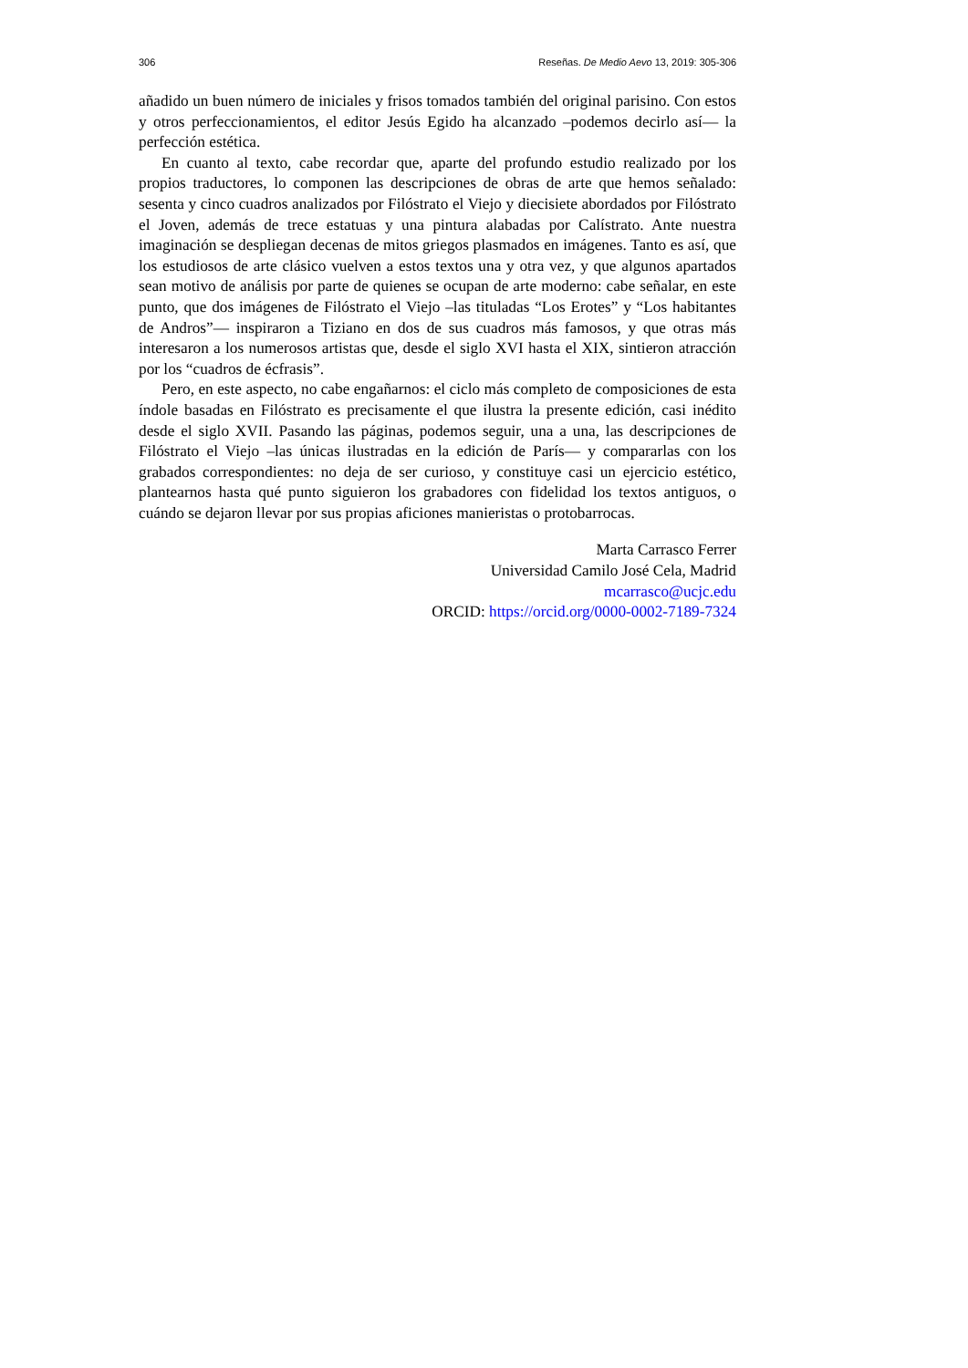306 Reseñas. De Medio Aevo 13, 2019: 305-306
añadido un buen número de iniciales y frisos tomados también del original parisino. Con estos y otros perfeccionamientos, el editor Jesús Egido ha alcanzado –podemos decirlo así— la perfección estética.
En cuanto al texto, cabe recordar que, aparte del profundo estudio realizado por los propios traductores, lo componen las descripciones de obras de arte que hemos señalado: sesenta y cinco cuadros analizados por Filóstrato el Viejo y diecisiete abordados por Filóstrato el Joven, además de trece estatuas y una pintura alabadas por Calístrato. Ante nuestra imaginación se despliegan decenas de mitos griegos plasmados en imágenes. Tanto es así, que los estudiosos de arte clásico vuelven a estos textos una y otra vez, y que algunos apartados sean motivo de análisis por parte de quienes se ocupan de arte moderno: cabe señalar, en este punto, que dos imágenes de Filóstrato el Viejo –las tituladas “Los Erotes” y “Los habitantes de Andros”— inspiraron a Tiziano en dos de sus cuadros más famosos, y que otras más interesaron a los numerosos artistas que, desde el siglo XVI hasta el XIX, sintieron atracción por los “cuadros de écfrasis”.
Pero, en este aspecto, no cabe engañarnos: el ciclo más completo de composiciones de esta índole basadas en Filóstrato es precisamente el que ilustra la presente edición, casi inédito desde el siglo XVII. Pasando las páginas, podemos seguir, una a una, las descripciones de Filóstrato el Viejo –las únicas ilustradas en la edición de París— y compararlas con los grabados correspondientes: no deja de ser curioso, y constituye casi un ejercicio estético, plantearnos hasta qué punto siguieron los grabadores con fidelidad los textos antiguos, o cuándo se dejaron llevar por sus propias aficiones manieristas o protobarrocas.
Marta Carrasco Ferrer
Universidad Camilo José Cela, Madrid
mcarrasco@ucjc.edu
ORCID: https://orcid.org/0000-0002-7189-7324